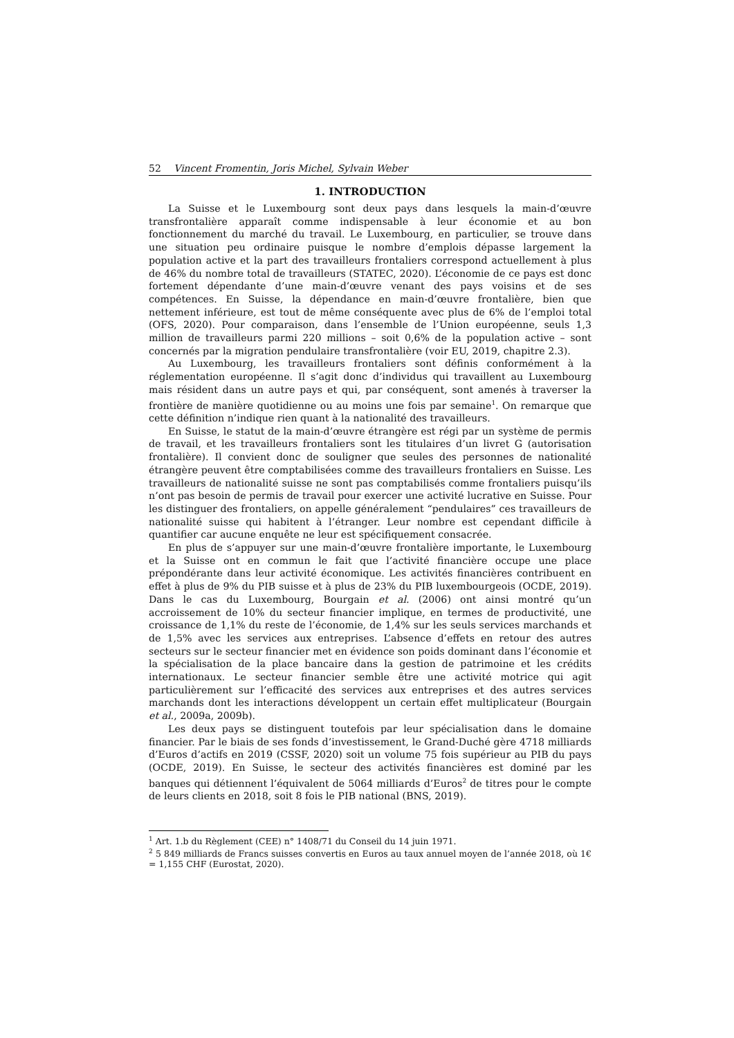52 Vincent Fromentin, Joris Michel, Sylvain Weber
1. INTRODUCTION
La Suisse et le Luxembourg sont deux pays dans lesquels la main-d’œuvre transfrontalière apparaît comme indispensable à leur économie et au bon fonctionnement du marché du travail. Le Luxembourg, en particulier, se trouve dans une situation peu ordinaire puisque le nombre d’emplois dépasse largement la population active et la part des travailleurs frontaliers correspond actuellement à plus de 46% du nombre total de travailleurs (STATEC, 2020). L’économie de ce pays est donc fortement dépendante d’une main-d’œuvre venant des pays voisins et de ses compétences. En Suisse, la dépendance en main-d’œuvre frontalière, bien que nettement inférieure, est tout de même conséquente avec plus de 6% de l’emploi total (OFS, 2020). Pour comparaison, dans l’ensemble de l’Union européenne, seuls 1,3 million de travailleurs parmi 220 millions – soit 0,6% de la population active – sont concernés par la migration pendulaire transfrontalière (voir EU, 2019, chapitre 2.3).
Au Luxembourg, les travailleurs frontaliers sont définis conformément à la réglementation européenne. Il s’agit donc d’individus qui travaillent au Luxembourg mais résident dans un autre pays et qui, par conséquent, sont amenés à traverser la frontière de manière quotidienne ou au moins une fois par semaine<sup>1</sup>. On remarque que cette définition n’indique rien quant à la nationalité des travailleurs.
En Suisse, le statut de la main-d’œuvre étrangère est régi par un système de permis de travail, et les travailleurs frontaliers sont les titulaires d’un livret G (autorisation frontalière). Il convient donc de souligner que seules des personnes de nationalité étrangère peuvent être comptabilisées comme des travailleurs frontaliers en Suisse. Les travailleurs de nationalité suisse ne sont pas comptabilisés comme frontaliers puisqu’ils n’ont pas besoin de permis de travail pour exercer une activité lucrative en Suisse. Pour les distinguer des frontaliers, on appelle généralement “pendulaires” ces travailleurs de nationalité suisse qui habitent à l’étranger. Leur nombre est cependant difficile à quantifier car aucune enquête ne leur est spécifiquement consacrée.
En plus de s’appuyer sur une main-d’œuvre frontalière importante, le Luxembourg et la Suisse ont en commun le fait que l’activité financière occupe une place prépondérante dans leur activité économique. Les activités financières contribuent en effet à plus de 9% du PIB suisse et à plus de 23% du PIB luxembourgeois (OCDE, 2019). Dans le cas du Luxembourg, Bourgain et al. (2006) ont ainsi montré qu’un accroissement de 10% du secteur financier implique, en termes de productivité, une croissance de 1,1% du reste de l’économie, de 1,4% sur les seuls services marchands et de 1,5% avec les services aux entreprises. L’absence d’effets en retour des autres secteurs sur le secteur financier met en évidence son poids dominant dans l’économie et la spécialisation de la place bancaire dans la gestion de patrimoine et les crédits internationaux. Le secteur financier semble être une activité motrice qui agit particulièrement sur l’efficacité des services aux entreprises et des autres services marchands dont les interactions développent un certain effet multiplicateur (Bourgain et al., 2009a, 2009b).
Les deux pays se distinguent toutefois par leur spécialisation dans le domaine financier. Par le biais de ses fonds d’investissement, le Grand-Duché gère 4718 milliards d’Euros d’actifs en 2019 (CSSF, 2020) soit un volume 75 fois supérieur au PIB du pays (OCDE, 2019). En Suisse, le secteur des activités financières est dominé par les banques qui détiennent l’équivalent de 5064 milliards d’Euros<sup>2</sup> de titres pour le compte de leurs clients en 2018, soit 8 fois le PIB national (BNS, 2019).
<sup>1</sup> Art. 1.b du Règlement (CEE) n° 1408/71 du Conseil du 14 juin 1971.
<sup>2</sup> 5 849 milliards de Francs suisses convertis en Euros au taux annuel moyen de l’année 2018, où 1€ = 1,155 CHF (Eurostat, 2020).